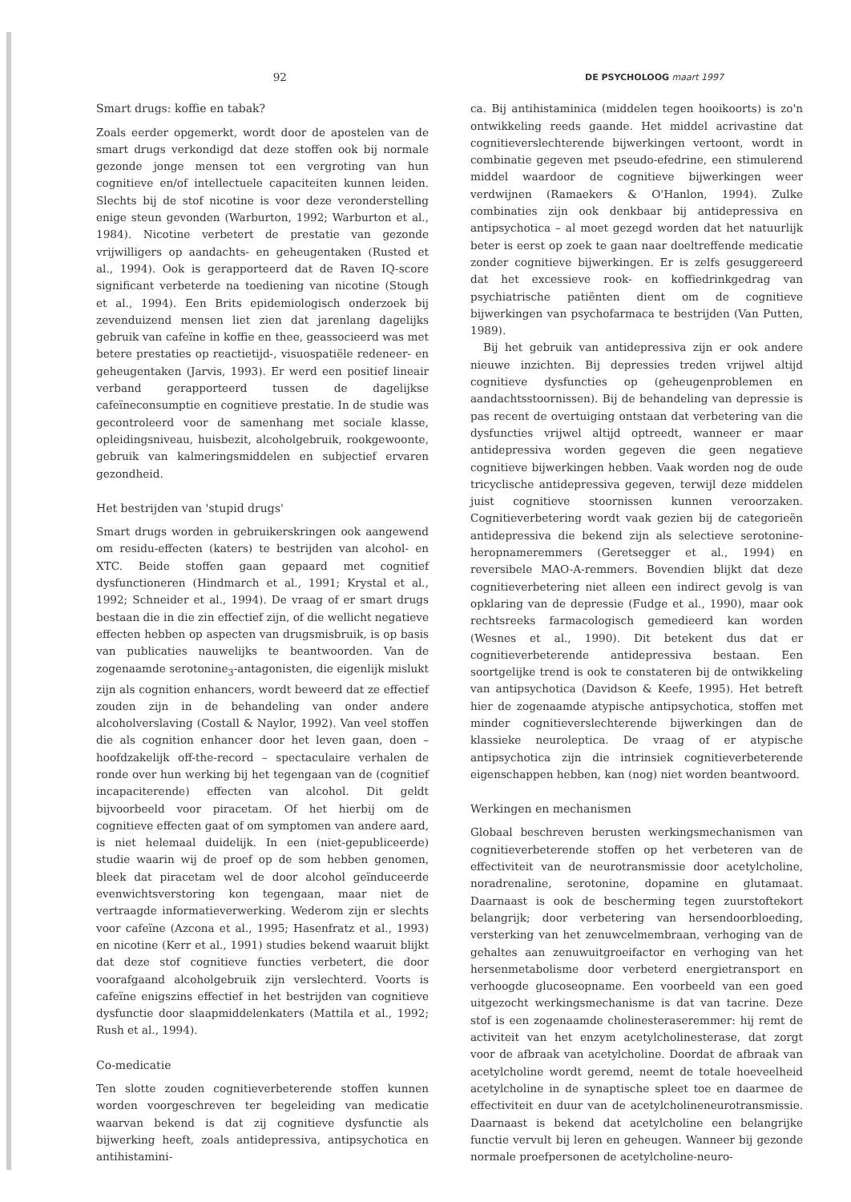92
DE PSYCHOLOOG maart 1997
Smart drugs: koffie en tabak?
Zoals eerder opgemerkt, wordt door de apostelen van de smart drugs verkondigd dat deze stoffen ook bij normale gezonde jonge mensen tot een vergroting van hun cognitieve en/of intellectuele capaciteiten kunnen leiden. Slechts bij de stof nicotine is voor deze veronderstelling enige steun gevonden (Warburton, 1992; Warburton et al., 1984). Nicotine verbetert de prestatie van gezonde vrijwilligers op aandachts- en geheugentaken (Rusted et al., 1994). Ook is gerapporteerd dat de Raven IQ-score significant verbeterde na toediening van nicotine (Stough et al., 1994). Een Brits epidemiologisch onderzoek bij zevenduizend mensen liet zien dat jarenlang dagelijks gebruik van cafeïne in koffie en thee, geassocieerd was met betere prestaties op reactietijd-, visuospatiële redeneer- en geheugentaken (Jarvis, 1993). Er werd een positief lineair verband gerapporteerd tussen de dagelijkse cafeïneconsumptie en cognitieve prestatie. In de studie was gecontroleerd voor de samenhang met sociale klasse, opleidingsniveau, huisbezit, alcoholgebruik, rookgewoonte, gebruik van kalmeringsmiddelen en subjectief ervaren gezondheid.
Het bestrijden van 'stupid drugs'
Smart drugs worden in gebruikerskringen ook aangewend om residu-effecten (katers) te bestrijden van alcohol- en XTC. Beide stoffen gaan gepaard met cognitief dysfunctioneren (Hindmarch et al., 1991; Krystal et al., 1992; Schneider et al., 1994). De vraag of er smart drugs bestaan die in die zin effectief zijn, of die wellicht negatieve effecten hebben op aspecten van drugsmisbruik, is op basis van publicaties nauwelijks te beantwoorden. Van de zogenaamde serotonine<sub>3</sub>-antagonisten, die eigenlijk mislukt zijn als cognition enhancers, wordt beweerd dat ze effectief zouden zijn in de behandeling van onder andere alcoholverslaving (Costall & Naylor, 1992). Van veel stoffen die als cognition enhancer door het leven gaan, doen – hoofdzakelijk off-the-record – spectaculaire verhalen de ronde over hun werking bij het tegengaan van de (cognitief incapaciterende) effecten van alcohol. Dit geldt bijvoorbeeld voor piracetam. Of het hierbij om de cognitieve effecten gaat of om symptomen van andere aard, is niet helemaal duidelijk. In een (niet-gepubliceerde) studie waarin wij de proef op de som hebben genomen, bleek dat piracetam wel de door alcohol geïnduceerde evenwichtsverstoring kon tegengaan, maar niet de vertraagde informatieverwerking. Wederom zijn er slechts voor cafeïne (Azcona et al., 1995; Hasenfratz et al., 1993) en nicotine (Kerr et al., 1991) studies bekend waaruit blijkt dat deze stof cognitieve functies verbetert, die door voorafgaand alcoholgebruik zijn verslechterd. Voorts is cafeïne enigszins effectief in het bestrijden van cognitieve dysfunctie door slaapmiddelenkaters (Mattila et al., 1992; Rush et al., 1994).
Co-medicatie
Ten slotte zouden cognitieverbeterende stoffen kunnen worden voorgeschreven ter begeleiding van medicatie waarvan bekend is dat zij cognitieve dysfunctie als bijwerking heeft, zoals antidepressiva, antipsychotica en antihistamini-
ca. Bij antihistaminica (middelen tegen hooikoorts) is zo'n ontwikkeling reeds gaande. Het middel acrivastine dat cognitieverslechterende bijwerkingen vertoont, wordt in combinatie gegeven met pseudo-efedrine, een stimulerend middel waardoor de cognitieve bijwerkingen weer verdwijnen (Ramaekers & O'Hanlon, 1994). Zulke combinaties zijn ook denkbaar bij antidepressiva en antipsychotica – al moet gezegd worden dat het natuurlijk beter is eerst op zoek te gaan naar doeltreffende medicatie zonder cognitieve bijwerkingen. Er is zelfs gesuggereerd dat het excessieve rook- en koffiedrinkgedrag van psychiatrische patiënten dient om de cognitieve bijwerkingen van psychofarmaca te bestrijden (Van Putten, 1989).
Bij het gebruik van antidepressiva zijn er ook andere nieuwe inzichten. Bij depressies treden vrijwel altijd cognitieve dysfuncties op (geheugenproblemen en aandachtsstoornissen). Bij de behandeling van depressie is pas recent de overtuiging ontstaan dat verbetering van die dysfuncties vrijwel altijd optreedt, wanneer er maar antidepressiva worden gegeven die geen negatieve cognitieve bijwerkingen hebben. Vaak worden nog de oude tricyclische antidepressiva gegeven, terwijl deze middelen juist cognitieve stoornissen kunnen veroorzaken. Cognitieverbetering wordt vaak gezien bij de categorieën antidepressiva die bekend zijn als selectieve serotonine-heropnameremmers (Geretsegger et al., 1994) en reversibele MAO-A-remmers. Bovendien blijkt dat deze cognitieverbetering niet alleen een indirect gevolg is van opklaring van de depressie (Fudge et al., 1990), maar ook rechtsreeks farmacologisch gemedieerd kan worden (Wesnes et al., 1990). Dit betekent dus dat er cognitieverbeterende antidepressiva bestaan. Een soortgelijke trend is ook te constateren bij de ontwikkeling van antipsychotica (Davidson & Keefe, 1995). Het betreft hier de zogenaamde atypische antipsychotica, stoffen met minder cognitieverslechterende bijwerkingen dan de klassieke neuroleptica. De vraag of er atypische antipsychotica zijn die intrinsiek cognitieverbeterende eigenschappen hebben, kan (nog) niet worden beantwoord.
Werkingen en mechanismen
Globaal beschreven berusten werkingsmechanismen van cognitieverbeterende stoffen op het verbeteren van de effectiviteit van de neurotransmissie door acetylcholine, noradrenaline, serotonine, dopamine en glutamaat. Daarnaast is ook de bescherming tegen zuurstoftekort belangrijk; door verbetering van hersendoorbloeding, versterking van het zenuwcelmembraan, verhoging van de gehaltes aan zenuwuitgroeifactor en verhoging van het hersenmetabolisme door verbeterd energietransport en verhoogde glucoseopname. Een voorbeeld van een goed uitgezocht werkingsmechanisme is dat van tacrine. Deze stof is een zogenaamde cholinesteraseremmer: hij remt de activiteit van het enzym acetylcholinesterase, dat zorgt voor de afbraak van acetylcholine. Doordat de afbraak van acetylcholine wordt geremd, neemt de totale hoeveelheid acetylcholine in de synaptische spleet toe en daarmee de effectiviteit en duur van de acetylcholineneurotransmissie. Daarnaast is bekend dat acetylcholine een belangrijke functie vervult bij leren en geheugen. Wanneer bij gezonde normale proefpersonen de acetylcholine-neuro-